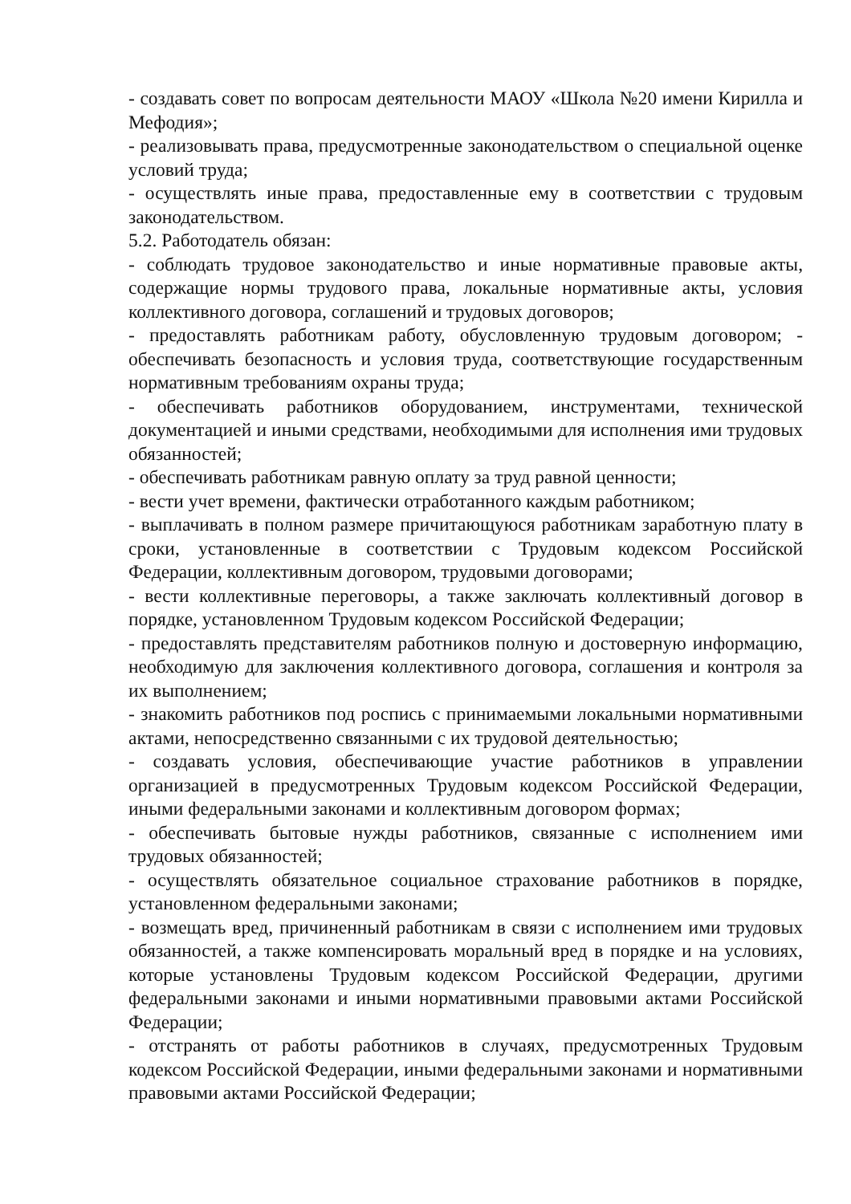- создавать совет по вопросам деятельности МАОУ «Школа №20 имени Кирилла и Мефодия»;
- реализовывать права, предусмотренные законодательством о специальной оценке условий труда;
- осуществлять иные права, предоставленные ему в соответствии с трудовым законодательством.
5.2. Работодатель обязан:
- соблюдать трудовое законодательство и иные нормативные правовые акты, содержащие нормы трудового права, локальные нормативные акты, условия коллективного договора, соглашений и трудовых договоров;
- предоставлять работникам работу, обусловленную трудовым договором; - обеспечивать безопасность и условия труда, соответствующие государственным нормативным требованиям охраны труда;
- обеспечивать работников оборудованием, инструментами, технической документацией и иными средствами, необходимыми для исполнения ими трудовых обязанностей;
- обеспечивать работникам равную оплату за труд равной ценности;
- вести учет времени, фактически отработанного каждым работником;
- выплачивать в полном размере причитающуюся работникам заработную плату в сроки, установленные в соответствии с Трудовым кодексом Российской Федерации, коллективным договором, трудовыми договорами;
- вести коллективные переговоры, а также заключать коллективный договор в порядке, установленном Трудовым кодексом Российской Федерации;
- предоставлять представителям работников полную и достоверную информацию, необходимую для заключения коллективного договора, соглашения и контроля за их выполнением;
- знакомить работников под роспись с принимаемыми локальными нормативными актами, непосредственно связанными с их трудовой деятельностью;
- создавать условия, обеспечивающие участие работников в управлении организацией в предусмотренных Трудовым кодексом Российской Федерации, иными федеральными законами и коллективным договором формах;
- обеспечивать бытовые нужды работников, связанные с исполнением ими трудовых обязанностей;
- осуществлять обязательное социальное страхование работников в порядке, установленном федеральными законами;
- возмещать вред, причиненный работникам в связи с исполнением ими трудовых обязанностей, а также компенсировать моральный вред в порядке и на условиях, которые установлены Трудовым кодексом Российской Федерации, другими федеральными законами и иными нормативными правовыми актами Российской Федерации;
- отстранять от работы работников в случаях, предусмотренных Трудовым кодексом Российской Федерации, иными федеральными законами и нормативными правовыми актами Российской Федерации;